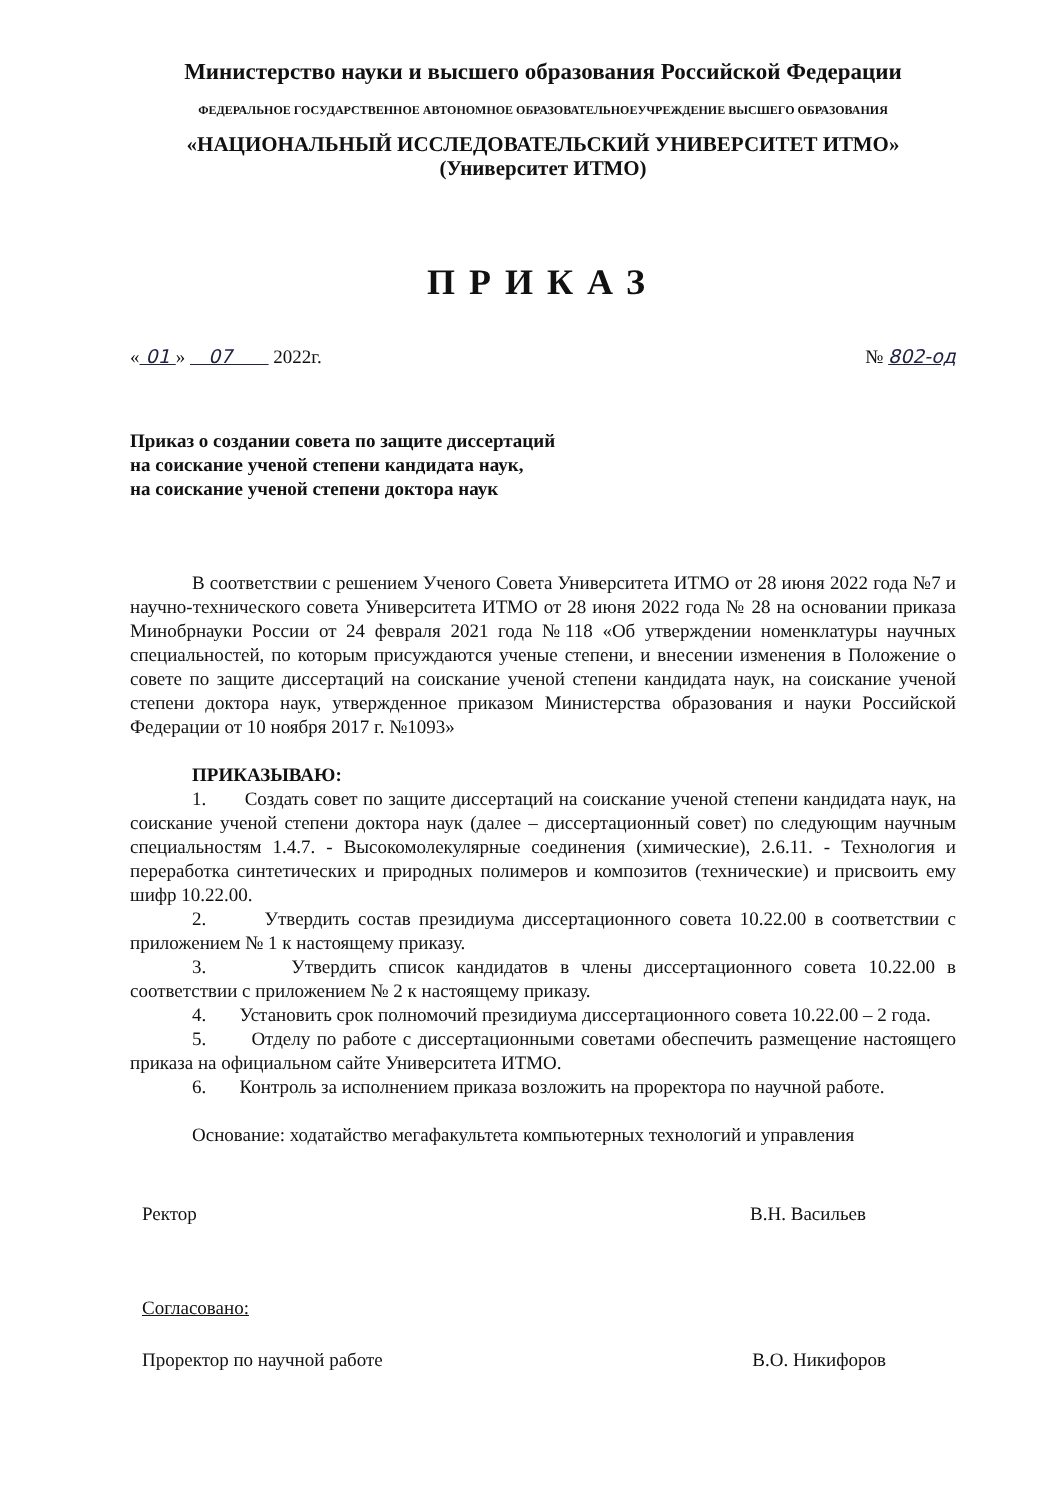Министерство науки и высшего образования Российской Федерации
ФЕДЕРАЛЬНОЕ ГОСУДАРСТВЕННОЕ АВТОНОМНОЕ ОБРАЗОВАТЕЛЬНОЕУЧРЕЖДЕНИЕ ВЫСШЕГО ОБРАЗОВАНИЯ
«НАЦИОНАЛЬНЫЙ ИССЛЕДОВАТЕЛЬСКИЙ УНИВЕРСИТЕТ ИТМО»
(Университет ИТМО)
ПРИКАЗ
« 01 » 07 2022г. № 802-од
Приказ о создании совета по защите диссертаций
на соискание ученой степени кандидата наук,
на соискание ученой степени доктора наук
В соответствии с решением Ученого Совета Университета ИТМО от 28 июня 2022 года №7 и научно-технического совета Университета ИТМО от 28 июня 2022 года № 28 на основании приказа Минобрнауки России от 24 февраля 2021 года №118 «Об утверждении номенклатуры научных специальностей, по которым присуждаются ученые степени, и внесении изменения в Положение о совете по защите диссертаций на соискание ученой степени кандидата наук, на соискание ученой степени доктора наук, утвержденное приказом Министерства образования и науки Российской Федерации от 10 ноября 2017 г. №1093»
ПРИКАЗЫВАЮ:
1. Создать совет по защите диссертаций на соискание ученой степени кандидата наук, на соискание ученой степени доктора наук (далее – диссертационный совет) по следующим научным специальностям 1.4.7. - Высокомолекулярные соединения (химические), 2.6.11. - Технология и переработка синтетических и природных полимеров и композитов (технические) и присвоить ему шифр 10.22.00.
2. Утвердить состав президиума диссертационного совета 10.22.00 в соответствии с приложением № 1 к настоящему приказу.
3. Утвердить список кандидатов в члены диссертационного совета 10.22.00 в соответствии с приложением № 2 к настоящему приказу.
4. Установить срок полномочий президиума диссертационного совета 10.22.00 – 2 года.
5. Отделу по работе с диссертационными советами обеспечить размещение настоящего приказа на официальном сайте Университета ИТМО.
6. Контроль за исполнением приказа возложить на проректора по научной работе.
Основание: ходатайство мегафакультета компьютерных технологий и управления
Ректор В.Н. Васильев
Согласовано:
Проректор по научной работе В.О. Никифоров